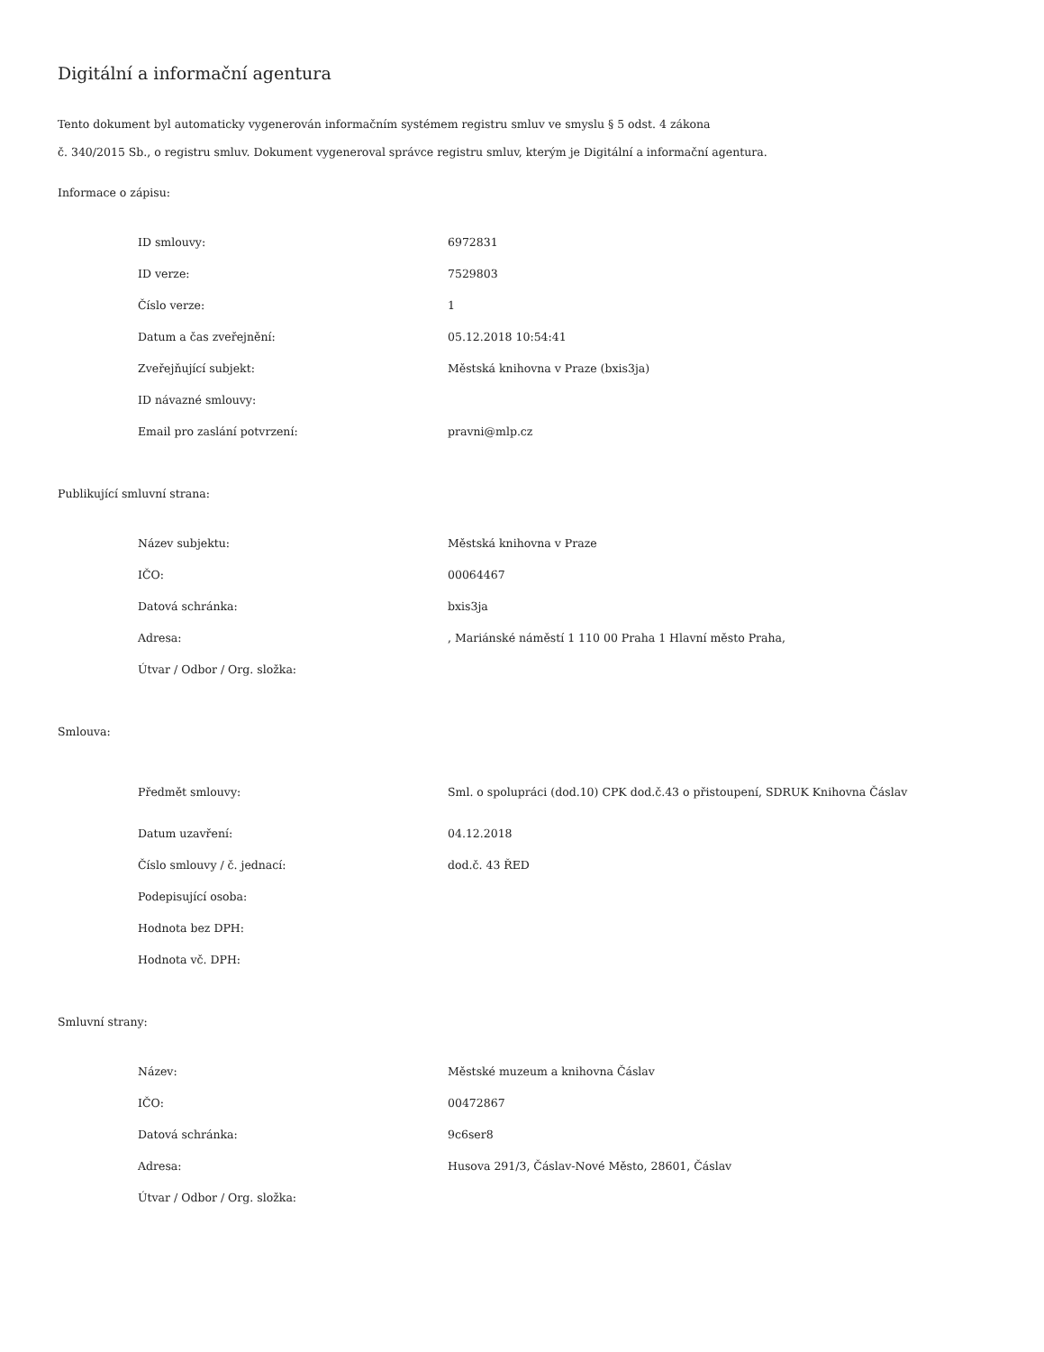Digitální a informační agentura
Tento dokument byl automaticky vygenerován informačním systémem registru smluv ve smyslu § 5 odst. 4 zákona
č. 340/2015 Sb., o registru smluv. Dokument vygeneroval správce registru smluv, kterým je Digitální a informační agentura.
Informace o zápisu:
| ID smlouvy: | 6972831 |
| ID verze: | 7529803 |
| Číslo verze: | 1 |
| Datum a čas zveřejnění: | 05.12.2018 10:54:41 |
| Zveřejňující subjekt: | Městská knihovna v Praze (bxis3ja) |
| ID návazné smlouvy: | |
| Email pro zaslání potvrzení: | pravni@mlp.cz |
Publikující smluvní strana:
| Název subjektu: | Městská knihovna v Praze |
| IČO: | 00064467 |
| Datová schránka: | bxis3ja |
| Adresa: | , Mariánské náměstí 1 110 00 Praha 1 Hlavní město Praha, |
| Útvar / Odbor / Org. složka: | |
Smlouva:
| Předmět smlouvy: | Sml. o spolupráci (dod.10) CPK dod.č.43 o přistoupení, SDRUK Knihovna Čáslav |
| Datum uzavření: | 04.12.2018 |
| Číslo smlouvy / č. jednací: | dod.č. 43 ŘED |
| Podepisující osoba: | |
| Hodnota bez DPH: | |
| Hodnota vč. DPH: | |
Smluvní strany:
| Název: | Městské muzeum a knihovna Čáslav |
| IČO: | 00472867 |
| Datová schránka: | 9c6ser8 |
| Adresa: | Husova 291/3, Čáslav-Nové Město, 28601, Čáslav |
| Útvar / Odbor / Org. složka: | |